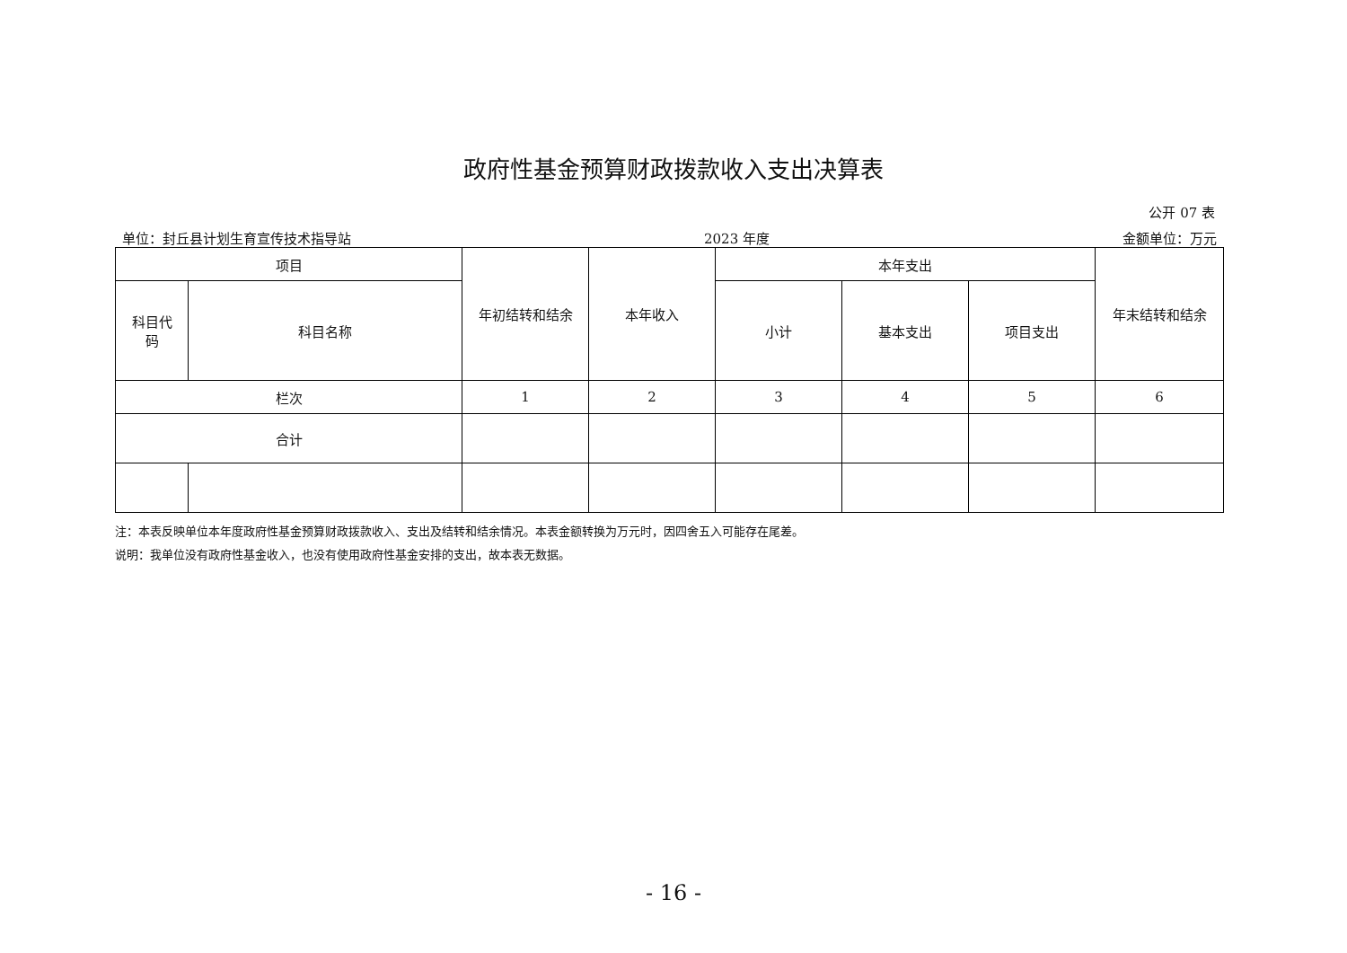政府性基金预算财政拨款收入支出决算表
公开 07 表
单位：封丘县计划生育宣传技术指导站 2023 年度 金额单位：万元
| 项目 | | 年初结转和结余 | 本年收入 | 本年支出 | | | 年末结转和结余 |
| --- | --- | --- | --- | --- | --- | --- | --- |
| 科目代 码 | 科目名称 | | | 小计 | 基本支出 | 项目支出 | |
| 栏次 | | 1 | 2 | 3 | 4 | 5 | 6 |
| 合计 | | | | | | | |
注：本表反映单位本年度政府性基金预算财政拨款收入、支出及结转和结余情况。本表金额转换为万元时，因四舍五入可能存在尾差。
说明：我单位没有政府性基金收入，也没有使用政府性基金安排的支出，故本表无数据。
- 16 -